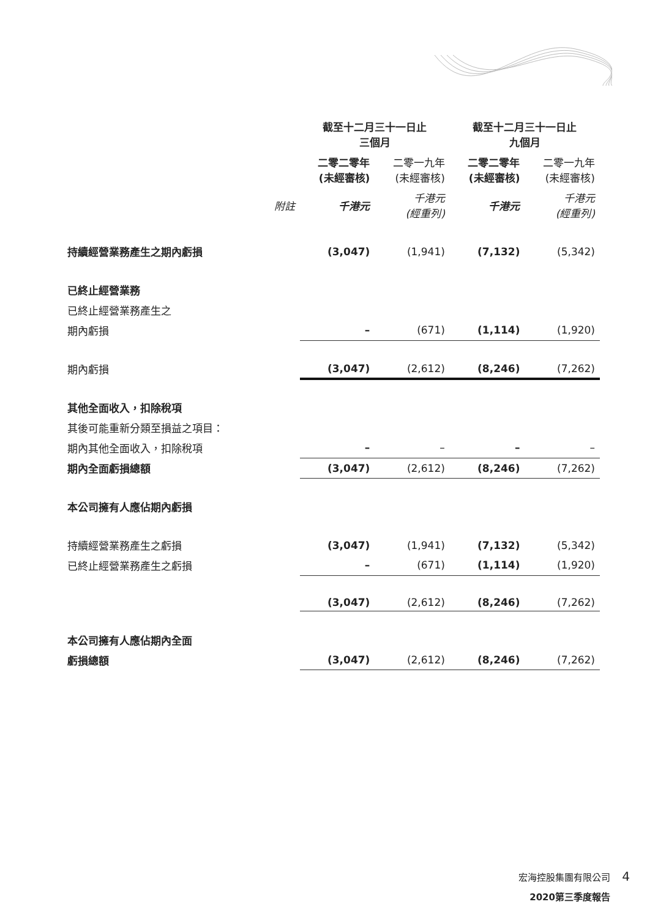| | | 截至十二月三十一日止 三個月 | | 截至十二月三十一日止 九個月 | |
| --- | --- | --- | --- | --- | --- |
| | | 二零二零年 (未經審核) | 二零一九年 (未經審核) | 二零二零年 (未經審核) | 二零一九年 (未經審核) |
| | 附註 | 千港元 | 千港元 (經重列) | 千港元 | 千港元 (經重列) |
| 持續經營業務產生之期內虧損 | | (3,047) | (1,941) | (7,132) | (5,342) |
| 已終止經營業務 | | | | | |
| 已終止經營業務產生之 | | | | | |
| 期內虧損 | | – | (671) | (1,114) | (1,920) |
| 期內虧損 | | (3,047) | (2,612) | (8,246) | (7,262) |
| 其他全面收入，扣除稅項 | | | | | |
| 其後可能重新分類至損益之項目： | | | | | |
| 期內其他全面收入，扣除稅項 | | – | – | – | – |
| 期內全面虧損總額 | | (3,047) | (2,612) | (8,246) | (7,262) |
| 本公司擁有人應佔期內虧損 | | | | | |
| 持續經營業務產生之虧損 | | (3,047) | (1,941) | (7,132) | (5,342) |
| 已終止經營業務產生之虧損 | | – | (671) | (1,114) | (1,920) |
| | | (3,047) | (2,612) | (8,246) | (7,262) |
| 本公司擁有人應佔期內全面 | | | | | |
| 虧損總額 | | (3,047) | (2,612) | (8,246) | (7,262) |
宏海控股集團有限公司
2020第三季度報告
4